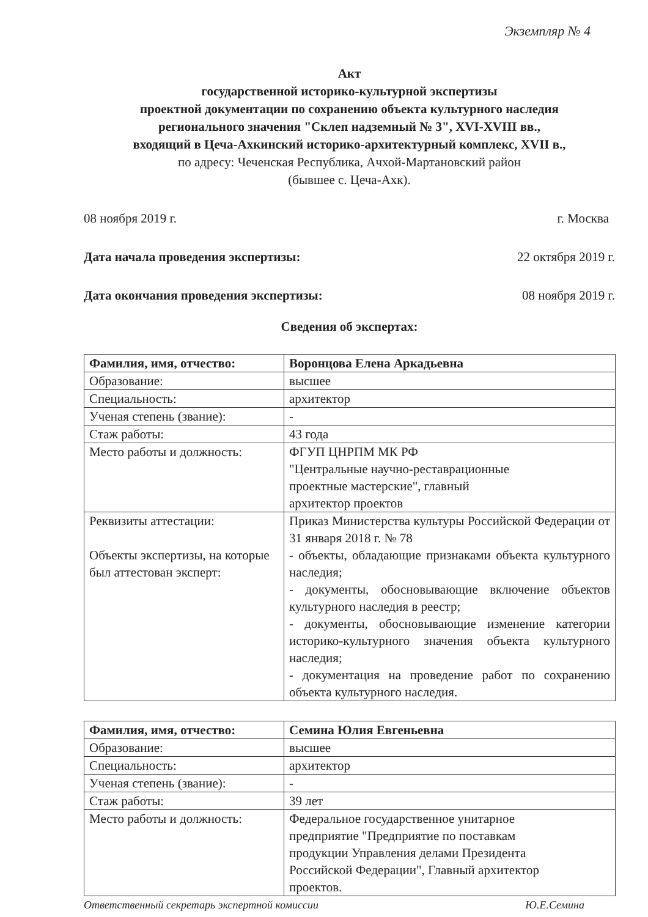Экземпляр № 4
Акт
государственной историко-культурной экспертизы
проектной документации по сохранению объекта культурного наследия
регионального значения "Склеп надземный № 3", XVI-XVIII вв.,
входящий в Цеча-Ахкинский историко-архитектурный комплекс, XVII в.,
по адресу: Чеченская Республика, Ачхой-Мартановский район
(бывшее с. Цеча-Ахк).
08 ноября 2019 г. г. Москва
Дата начала проведения экспертизы: 22 октября 2019 г.
Дата окончания проведения экспертизы: 08 ноября 2019 г.
Сведения об экспертах:
| Фамилия, имя, отчество: | Воронцова Елена Аркадьевна |
| Образование: | высшее |
| Специальность: | архитектор |
| Ученая степень (звание): | - |
| Стаж работы: | 43 года |
| Место работы и должность: | ФГУП ЦНРПМ МК РФ "Центральные научно-реставрационные проектные мастерские", главный архитектор проектов |
| Реквизиты аттестации: Объекты экспертизы, на которые был аттестован эксперт: | Приказ Министерства культуры Российской Федерации от 31 января 2018 г. № 78 - объекты, обладающие признаками объекта культурного наследия; - документы, обосновывающие включение объектов культурного наследия в реестр; - документы, обосновывающие изменение категории историко-культурного значения объекта культурного наследия; - документация на проведение работ по сохранению объекта культурного наследия. |
| Фамилия, имя, отчество: | Семина Юлия Евгеньевна |
| Образование: | высшее |
| Специальность: | архитектор |
| Ученая степень (звание): | - |
| Стаж работы: | 39 лет |
| Место работы и должность: | Федеральное государственное унитарное предприятие "Предприятие по поставкам продукции Управления делами Президента Российской Федерации", Главный архитектор проектов. |
Ответственный секретарь экспертной комиссии Ю.Е.Семина